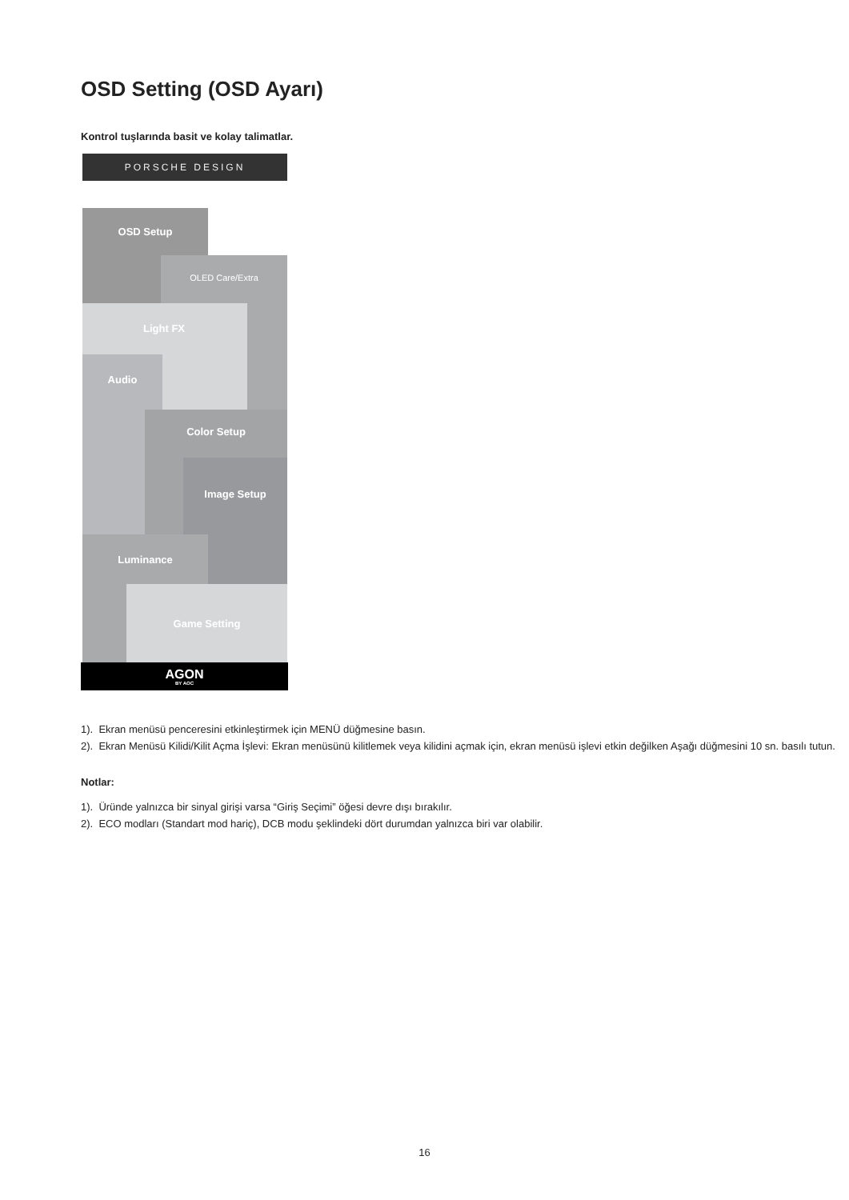OSD Setting (OSD Ayarı)
Kontrol tuşlarında basit ve kolay talimatlar.
PORSCHE DESIGN
OSD Setup
OLED Care/Extra
Light FX
Audio
Color Setup
Image Setup
Luminance
Game Setting
AGON
BY AOC
1). Ekran menüsü penceresini etkinleştirmek için MENÜ düğmesine basın.
2). Ekran Menüsü Kilidi/Kilit Açma İşlevi: Ekran menüsünü kilitlemek veya kilidini açmak için, ekran menüsü işlevi etkin değilken Aşağı düğmesini 10 sn. basılı tutun.
Notlar:
1). Üründe yalnızca bir sinyal girişi varsa “Giriş Seçimi” öğesi devre dışı bırakılır.
2). ECO modları (Standart mod hariç), DCB modu şeklindeki dört durumdan yalnızca biri var olabilir.
16